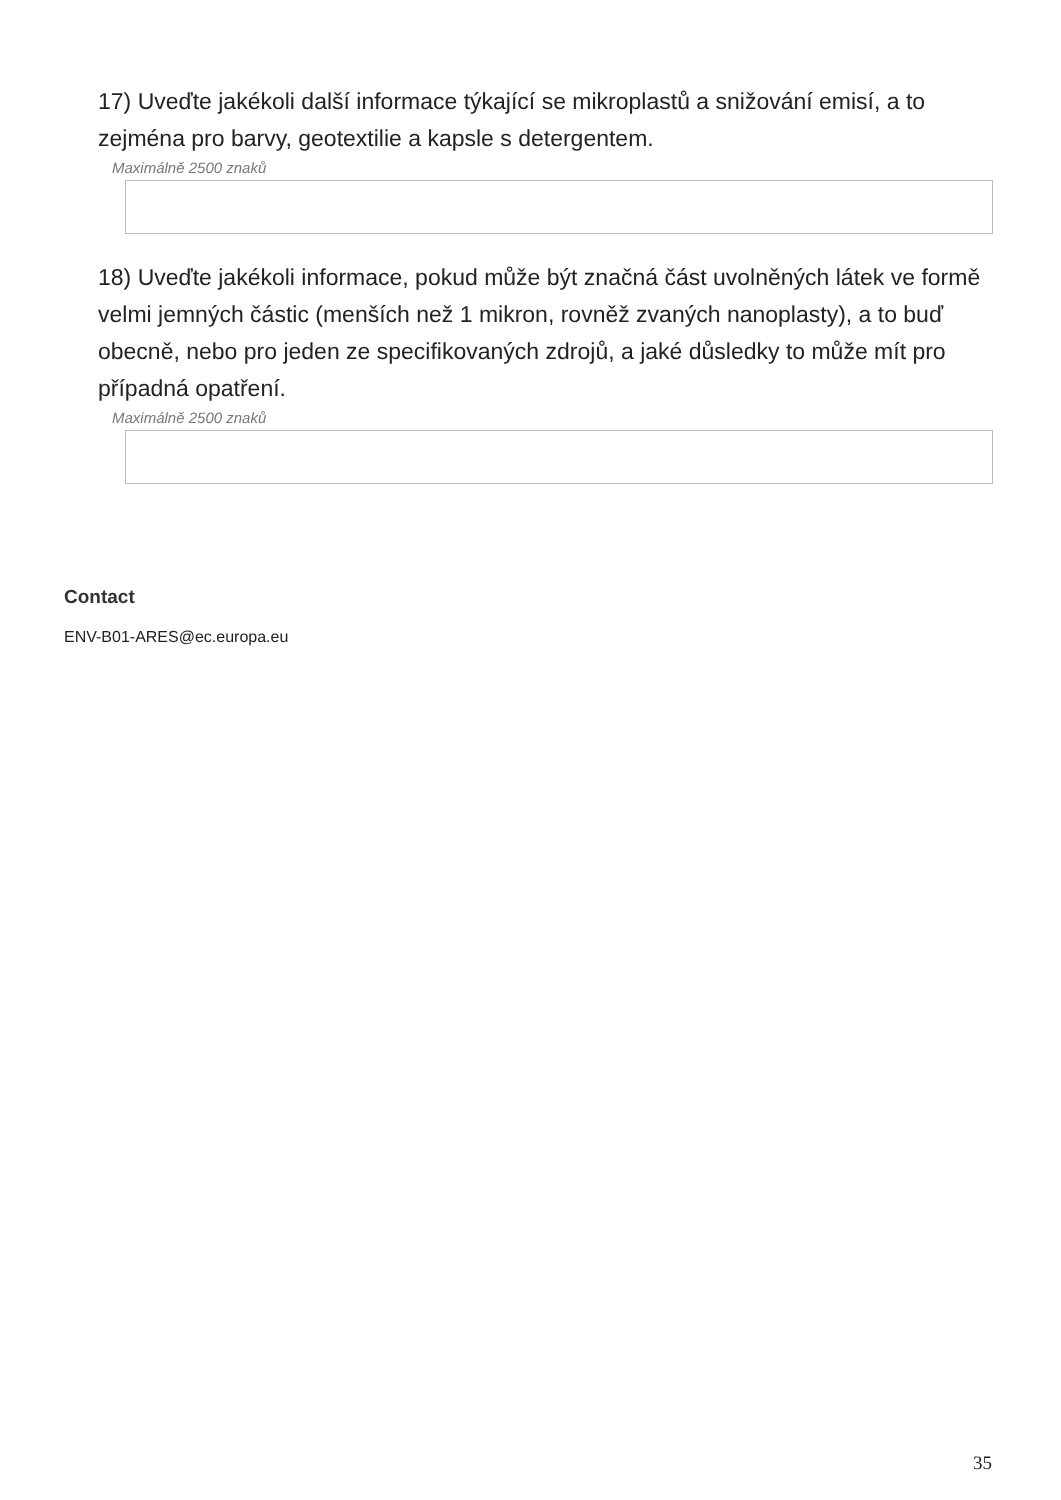17) Uveďte jakékoli další informace týkající se mikroplastů a snižování emisí, a to zejména pro barvy, geotextilie a kapsle s detergentem.
Maximálně 2500 znaků
18) Uveďte jakékoli informace, pokud může být značná část uvolněných látek ve formě velmi jemných částic (menších než 1 mikron, rovněž zvaných nanoplasty), a to buď obecně, nebo pro jeden ze specifikovaných zdrojů, a jaké důsledky to může mít pro případná opatření.
Maximálně 2500 znaků
Contact
ENV-B01-ARES@ec.europa.eu
35